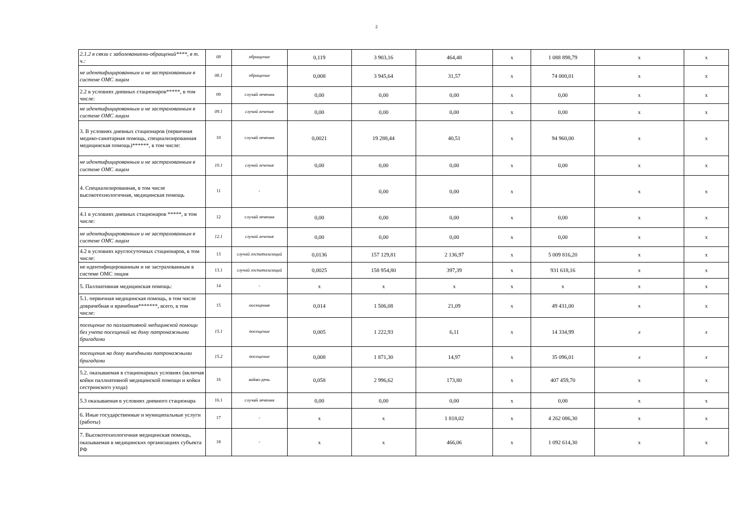2
| 2.1.2 в связи с заболеваниями-обращений****, в т. ч.: | 08 | обращение | 0,119 | 3 903,16 | 464,48 | x | 1 088 898,79 | x | x |
| не идентифицированным и не застрахованным в системе ОМС лицам | 08.1 | обращение | 0,008 | 3 945,64 | 31,57 | x | 74 000,01 | x | x |
| 2.2 в условиях дневных стационаров*****, в том числе: | 09 | случай лечения | 0,00 | 0,00 | 0,00 | x | 0,00 | x | x |
| не идентифицированным и не застрахованным в системе ОМС лицам | 09.1 | случай лечения | 0,00 | 0,00 | 0,00 | x | 0,00 | x | x |
| 3. В условиях дневных стационаров (первичная медико-санитарная помощь, специализированная медицинская помощь)******, в том числе: | 10 | случай лечения | 0,0021 | 19 288,44 | 40,51 | x | 94 960,00 | x | x |
| не идентифицированным и не застрахованным в системе ОМС лицам | 10.1 | случай лечения | 0,00 | 0,00 | 0,00 | x | 0,00 | x | x |
| 4. Специализированная, в том числе высокотехнологичная, медицинская помощь | 11 | - | | 0,00 | 0,00 | x | | x | x |
| 4.1 в условиях дневных стационаров *****, в том числе: | 12 | случай лечения | 0,00 | 0,00 | 0,00 | x | 0,00 | x | x |
| не идентифицированным и не застрахованным в системе ОМС лицам | 12.1 | случай лечения | 0,00 | 0,00 | 0,00 | x | 0,00 | x | x |
| 4.2 в условиях круглосуточных стационаров, в том числе: | 13 | случай госпитализаций | 0,0136 | 157 129,81 | 2 136,97 | x | 5 009 816,20 | x | x |
| не идентифицированным и не застрахованным в системе ОМС лицам | 13.1 | случай госпитализаций | 0,0025 | 158 954,80 | 397,39 | x | 931 618,16 | x | x |
| 5. Паллиативная медицинская помощь: | 14 | - | x | x | x | x | x | x | x |
| 5.1. первичная медицинская помощь, в том числе доврачебная и врачебная*******, всего, в том числе: | 15 | посещение | 0,014 | 1 506,08 | 21,09 | x | 49 431,00 | x | x |
| посещение по паллиативной медицинской помощи без учета посещений на дому патронажными бригадами | 15.1 | посещение | 0,005 | 1 222,93 | 6,11 | x | 14 334,99 | x | x |
| посещения на дому выездными патронажными бригадами | 15.2 | посещение | 0,008 | 1 871,30 | 14,97 | x | 35 096,01 | x | x |
| 5.2. оказываемая в стационарных условиях (включая койки паллиативной медицинской помощи и койки сестринского ухода) | 16 | койко-день | 0,058 | 2 996,62 | 173,80 | x | 407 459,70 | x | x |
| 5.3 оказываемая в условиях дневного стационара | 16.1 | случай лечения | 0,00 | 0,00 | 0,00 | x | 0,00 | x | x |
| 6. Иные государственные и муниципальные услуги (работы) | 17 | - | x | x | 1 818,02 | x | 4 262 086,30 | x | x |
| 7. Высокотехнологичная медицинская помощь, оказываемая в медицинских организациях субъекта РФ | 18 | - | x | x | 466,06 | x | 1 092 614,30 | x | x |